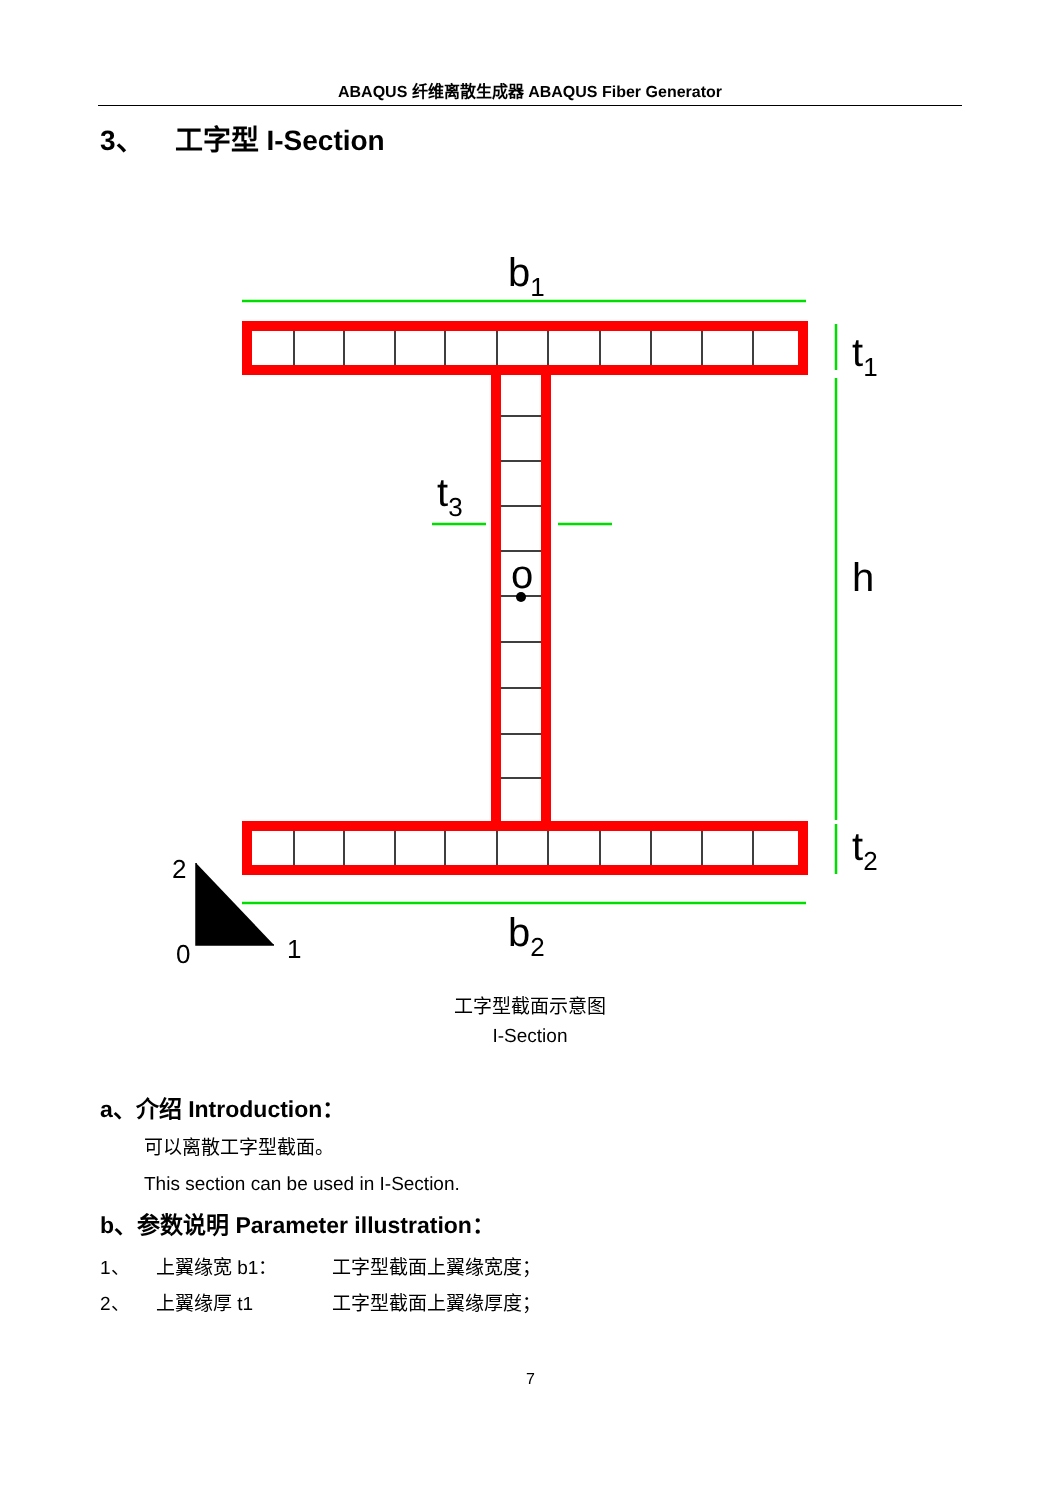ABAQUS 纤维离散生成器 ABAQUS Fiber Generator
3、 工字型 I-Section
b1
b2
t1
t2
t3
h
o
2
0
1
工字型截面示意图
I-Section
a、介绍 Introduction：
可以离散工字型截面。
This section can be used in I-Section.
b、参数说明 Parameter illustration：
1、 上翼缘宽 b1： 工字型截面上翼缘宽度；
2、 上翼缘厚 t1 工字型截面上翼缘厚度；
7